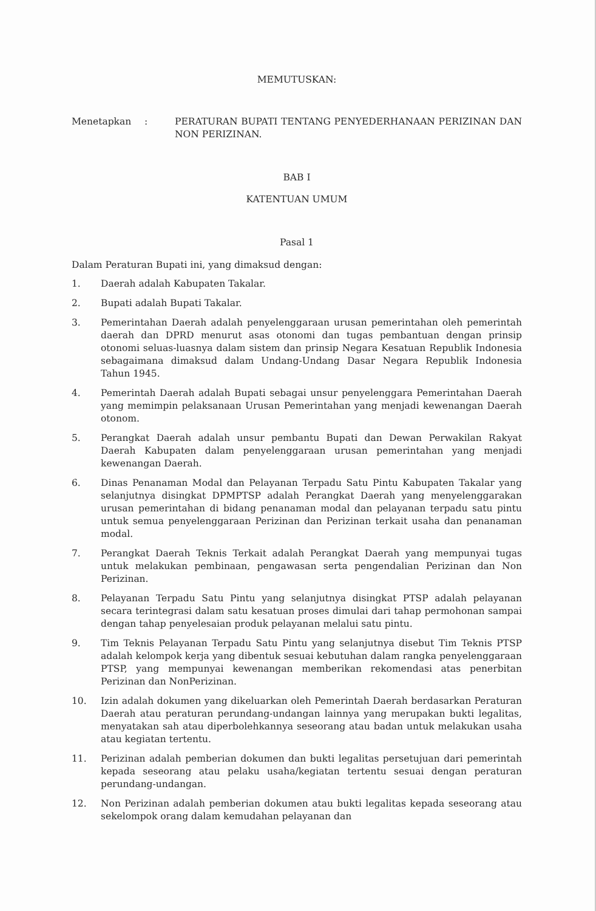MEMUTUSKAN:
Menetapkan : PERATURAN BUPATI TENTANG PENYEDERHANAAN PERIZINAN DAN NON PERIZINAN.
BAB I
KATENTUAN UMUM
Pasal 1
Dalam Peraturan Bupati ini, yang dimaksud dengan:
1. Daerah adalah Kabupaten Takalar.
2. Bupati adalah Bupati Takalar.
3. Pemerintahan Daerah adalah penyelenggaraan urusan pemerintahan oleh pemerintah daerah dan DPRD menurut asas otonomi dan tugas pembantuan dengan prinsip otonomi seluas-luasnya dalam sistem dan prinsip Negara Kesatuan Republik Indonesia sebagaimana dimaksud dalam Undang-Undang Dasar Negara Republik Indonesia Tahun 1945.
4. Pemerintah Daerah adalah Bupati sebagai unsur penyelenggara Pemerintahan Daerah yang memimpin pelaksanaan Urusan Pemerintahan yang menjadi kewenangan Daerah otonom.
5. Perangkat Daerah adalah unsur pembantu Bupati dan Dewan Perwakilan Rakyat Daerah Kabupaten dalam penyelenggaraan urusan pemerintahan yang menjadi kewenangan Daerah.
6. Dinas Penanaman Modal dan Pelayanan Terpadu Satu Pintu Kabupaten Takalar yang selanjutnya disingkat DPMPTSP adalah Perangkat Daerah yang menyelenggarakan urusan pemerintahan di bidang penanaman modal dan pelayanan terpadu satu pintu untuk semua penyelenggaraan Perizinan dan Perizinan terkait usaha dan penanaman modal.
7. Perangkat Daerah Teknis Terkait adalah Perangkat Daerah yang mempunyai tugas untuk melakukan pembinaan, pengawasan serta pengendalian Perizinan dan Non Perizinan.
8. Pelayanan Terpadu Satu Pintu yang selanjutnya disingkat PTSP adalah pelayanan secara terintegrasi dalam satu kesatuan proses dimulai dari tahap permohonan sampai dengan tahap penyelesaian produk pelayanan melalui satu pintu.
9. Tim Teknis Pelayanan Terpadu Satu Pintu yang selanjutnya disebut Tim Teknis PTSP adalah kelompok kerja yang dibentuk sesuai kebutuhan dalam rangka penyelenggaraan PTSP, yang mempunyai kewenangan memberikan rekomendasi atas penerbitan Perizinan dan NonPerizinan.
10. Izin adalah dokumen yang dikeluarkan oleh Pemerintah Daerah berdasarkan Peraturan Daerah atau peraturan perundang-undangan lainnya yang merupakan bukti legalitas, menyatakan sah atau diperbolehkannya seseorang atau badan untuk melakukan usaha atau kegiatan tertentu.
11. Perizinan adalah pemberian dokumen dan bukti legalitas persetujuan dari pemerintah kepada seseorang atau pelaku usaha/kegiatan tertentu sesuai dengan peraturan perundang-undangan.
12. Non Perizinan adalah pemberian dokumen atau bukti legalitas kepada seseorang atau sekelompok orang dalam kemudahan pelayanan dan